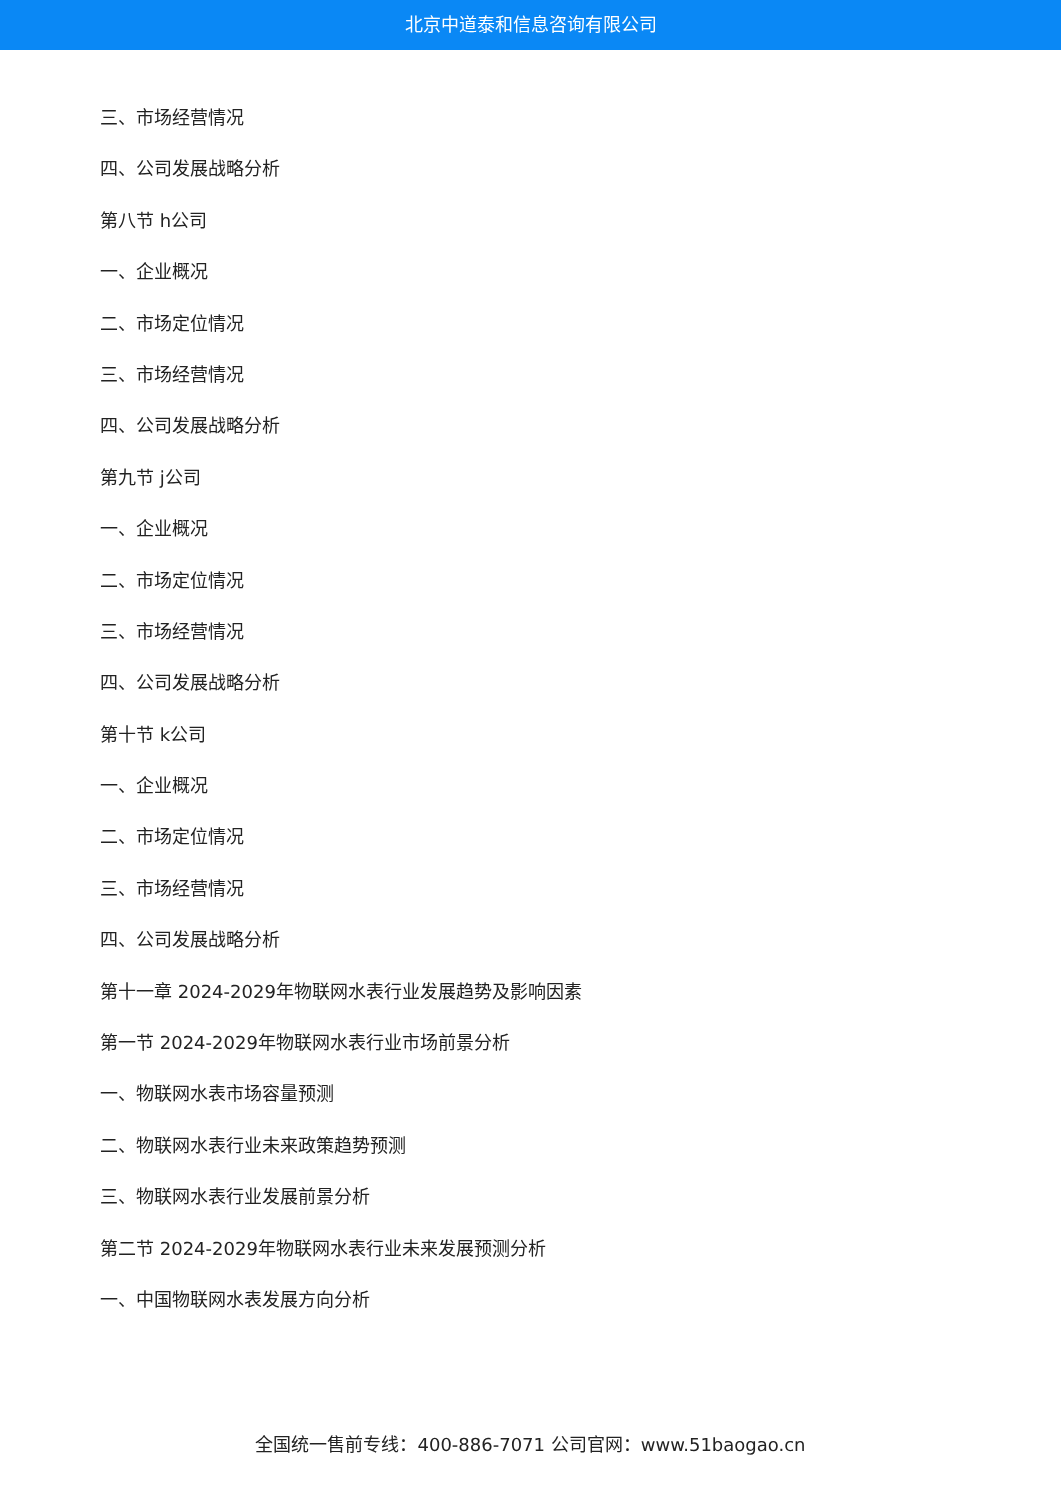北京中道泰和信息咨询有限公司
三、市场经营情况
四、公司发展战略分析
第八节 h公司
一、企业概况
二、市场定位情况
三、市场经营情况
四、公司发展战略分析
第九节 j公司
一、企业概况
二、市场定位情况
三、市场经营情况
四、公司发展战略分析
第十节 k公司
一、企业概况
二、市场定位情况
三、市场经营情况
四、公司发展战略分析
第十一章 2024-2029年物联网水表行业发展趋势及影响因素
第一节 2024-2029年物联网水表行业市场前景分析
一、物联网水表市场容量预测
二、物联网水表行业未来政策趋势预测
三、物联网水表行业发展前景分析
第二节 2024-2029年物联网水表行业未来发展预测分析
一、中国物联网水表发展方向分析
全国统一售前专线：400-886-7071 公司官网：www.51baogao.cn